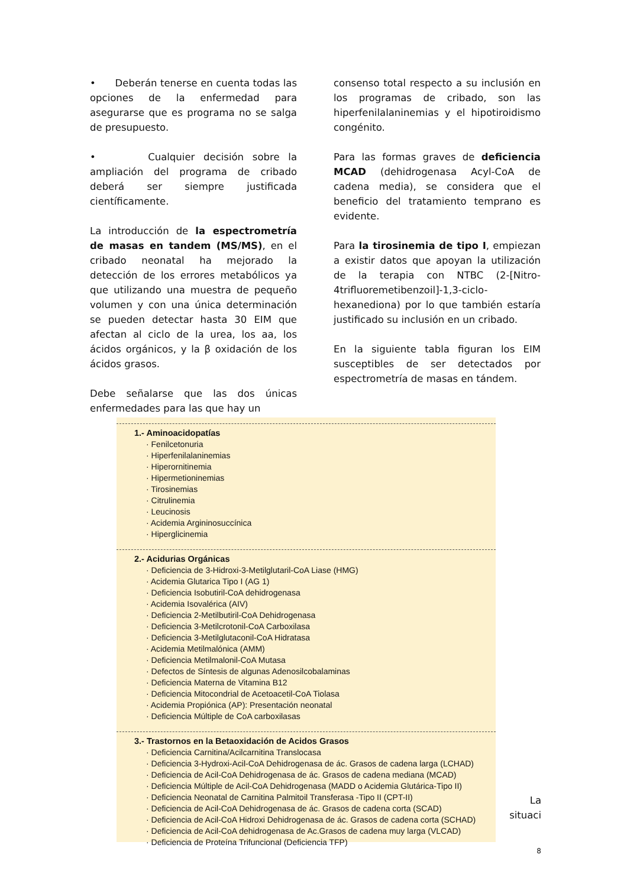• Deberán tenerse en cuenta todas las opciones de la enfermedad para asegurarse que es programa no se salga de presupuesto.
• Cualquier decisión sobre la ampliación del programa de cribado deberá ser siempre justificada científicamente.
La introducción de la espectrometría de masas en tandem (MS/MS), en el cribado neonatal ha mejorado la detección de los errores metabólicos ya que utilizando una muestra de pequeño volumen y con una única determinación se pueden detectar hasta 30 EIM que afectan al ciclo de la urea, los aa, los ácidos orgánicos, y la β oxidación de los ácidos grasos.
Debe señalarse que las dos únicas enfermedades para las que hay un
consenso total respecto a su inclusión en los programas de cribado, son las hiperfenilalaninemias y el hipotiroidismo congénito.
Para las formas graves de deficiencia MCAD (dehidrogenasa Acyl-CoA de cadena media), se considera que el beneficio del tratamiento temprano es evidente.
Para la tirosinemia de tipo I, empiezan a existir datos que apoyan la utilización de la terapia con NTBC (2-[Nitro-4trifluoremetibenzoil]-1,3-ciclo-hexanediona) por lo que también estaría justificado su inclusión en un cribado.
En la siguiente tabla figuran los EIM susceptibles de ser detectados por espectrometría de masas en tándem.
1.- Aminoacidopatías
· Fenilcetonuria
· Hiperfenilalaninemias
· Hiperornitinemia
· Hipermetioninemias
· Tirosinemias
· Citrulinemia
· Leucinosis
· Acidemia Argininosuccínica
· Hiperglicinemia
2.- Acidurias Orgánicas
· Deficiencia de 3-Hidroxi-3-Metilglutaril-CoA Liase (HMG)
· Acidemia Glutarica Tipo I (AG 1)
· Deficiencia Isobutiril-CoA dehidrogenasa
· Acidemia Isovalérica (AIV)
· Deficiencia 2-Metilbutiril-CoA Dehidrogenasa
· Deficiencia 3-Metilcrotonil-CoA Carboxilasa
· Deficiencia 3-Metilglutaconil-CoA Hidratasa
· Acidemia Metilmalónica (AMM)
· Deficiencia Metilmalonil-CoA Mutasa
· Defectos de Síntesis de algunas Adenosilcobalaminas
· Deficiencia Materna de Vitamina B12
· Deficiencia Mitocondrial de Acetoacetil-CoA Tiolasa
· Acidemia Propiónica (AP): Presentación neonatal
· Deficiencia Múltiple de CoA carboxilasas
3.- Trastornos en la Betaoxidación de Acidos Grasos
· Deficiencia Carnitina/Acilcarnitina Translocasa
· Deficiencia 3-Hydroxi-Acil-CoA Dehidrogenasa de ác. Grasos de cadena larga (LCHAD)
· Deficiencia de Acil-CoA Dehidrogenasa de ác. Grasos de cadena mediana (MCAD)
· Deficiencia Múltiple de Acil-CoA Dehidrogenasa (MADD o Acidemia Glutárica-Tipo II)
· Deficiencia Neonatal de Carnitina Palmitoil Transferasa -Tipo II (CPT-II)
· Deficiencia de Acil-CoA Dehidrogenasa de ác. Grasos de cadena corta (SCAD)
· Deficiencia de Acil-CoA Hidroxi Dehidrogenasa de ác. Grasos de cadena corta (SCHAD)
· Deficiencia de Acil-CoA dehidrogenasa de Ac.Grasos de cadena muy larga (VLCAD)
· Deficiencia de Proteína Trifuncional (Deficiencia TFP)
La
situaci
8